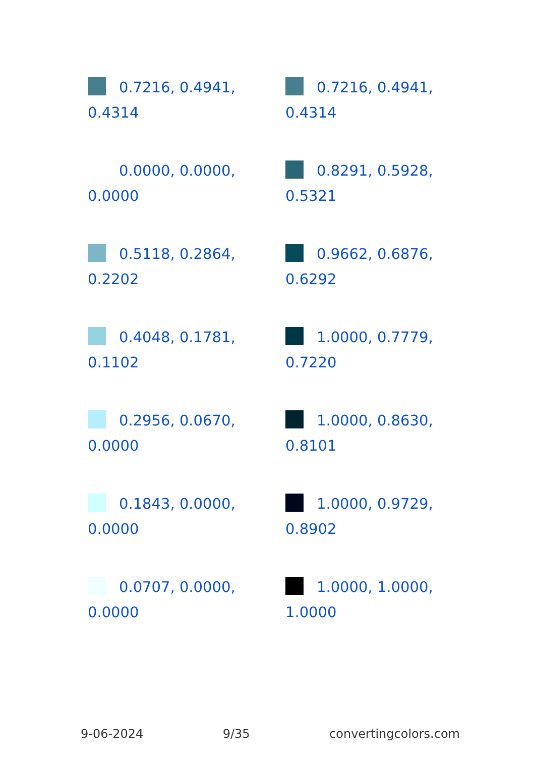0.7216, 0.4941, 0.4314
0.7216, 0.4941, 0.4314
0.0000, 0.0000, 0.0000
0.8291, 0.5928, 0.5321
0.5118, 0.2864, 0.2202
0.9662, 0.6876, 0.6292
0.4048, 0.1781, 0.1102
1.0000, 0.7779, 0.7220
0.2956, 0.0670, 0.0000
1.0000, 0.8630, 0.8101
0.1843, 0.0000, 0.0000
1.0000, 0.9729, 0.8902
0.0707, 0.0000, 0.0000
1.0000, 1.0000, 1.0000
9-06-2024 9/35 convertingcolors.com